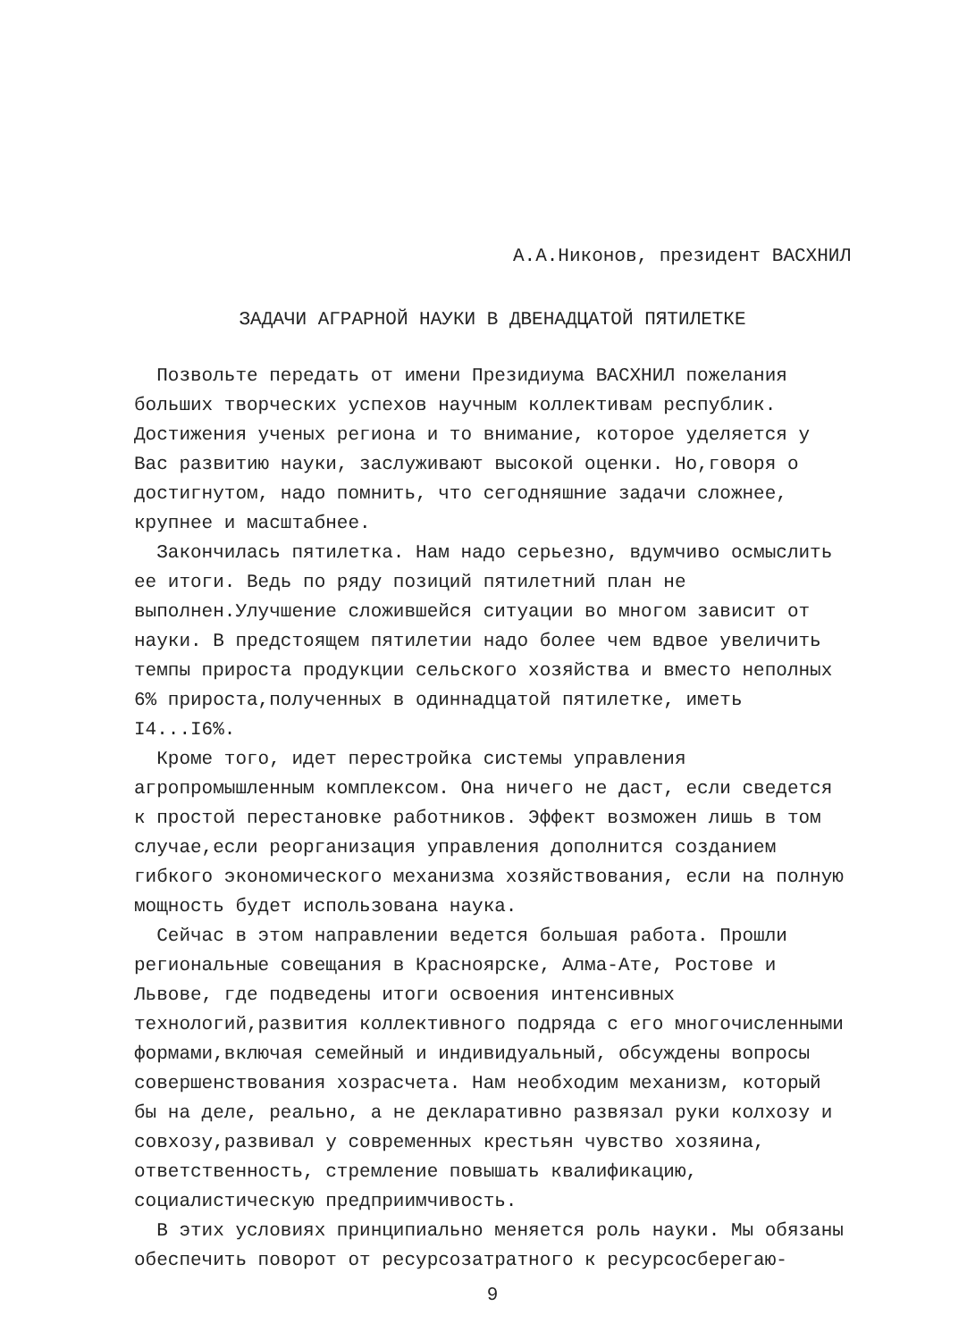А.А.Никонов, президент ВАСХНИЛ
ЗАДАЧИ АГРАРНОЙ НАУКИ В ДВЕНАДЦАТОЙ ПЯТИЛЕТКЕ
Позвольте передать от имени Президиума ВАСХНИЛ пожелания больших творческих успехов научным коллективам республик. Достижения ученых региона и то внимание, которое уделяется у Вас развитию науки, заслуживают высокой оценки. Но,говоря о достигнутом, надо помнить, что сегодняшние задачи сложнее, крупнее и масштабнее.
Закончилась пятилетка. Нам надо серьезно, вдумчиво осмыслить ее итоги. Ведь по ряду позиций пятилетний план не выполнен.Улучшение сложившейся ситуации во многом зависит от науки. В предстоящем пятилетии надо более чем вдвое увеличить темпы прироста продукции сельского хозяйства и вместо неполных 6% прироста,полученных в одиннадцатой пятилетке, иметь I4...I6%.
Кроме того, идет перестройка системы управления агропромышленным комплексом. Она ничего не даст, если сведется к простой перестановке работников. Эффект возможен лишь в том случае,если реорганизация управления дополнится созданием гибкого экономического механизма хозяйствования, если на полную мощность будет использована наука.
Сейчас в этом направлении ведется большая работа. Прошли региональные совещания в Красноярске, Алма-Ате, Ростове и Львове, где подведены итоги освоения интенсивных технологий,развития коллективного подряда с его многочисленными формами,включая семейный и индивидуальный, обсуждены вопросы совершенствования хозрасчета. Нам необходим механизм, который бы на деле, реально, а не декларативно развязал руки колхозу и совхозу,развивал у современных крестьян чувство хозяина, ответственность, стремление повышать квалификацию, социалистическую предприимчивость.
В этих условиях принципиально меняется роль науки. Мы обязаны обеспечить поворот от ресурсозатратного к ресурсосберегаю-
9